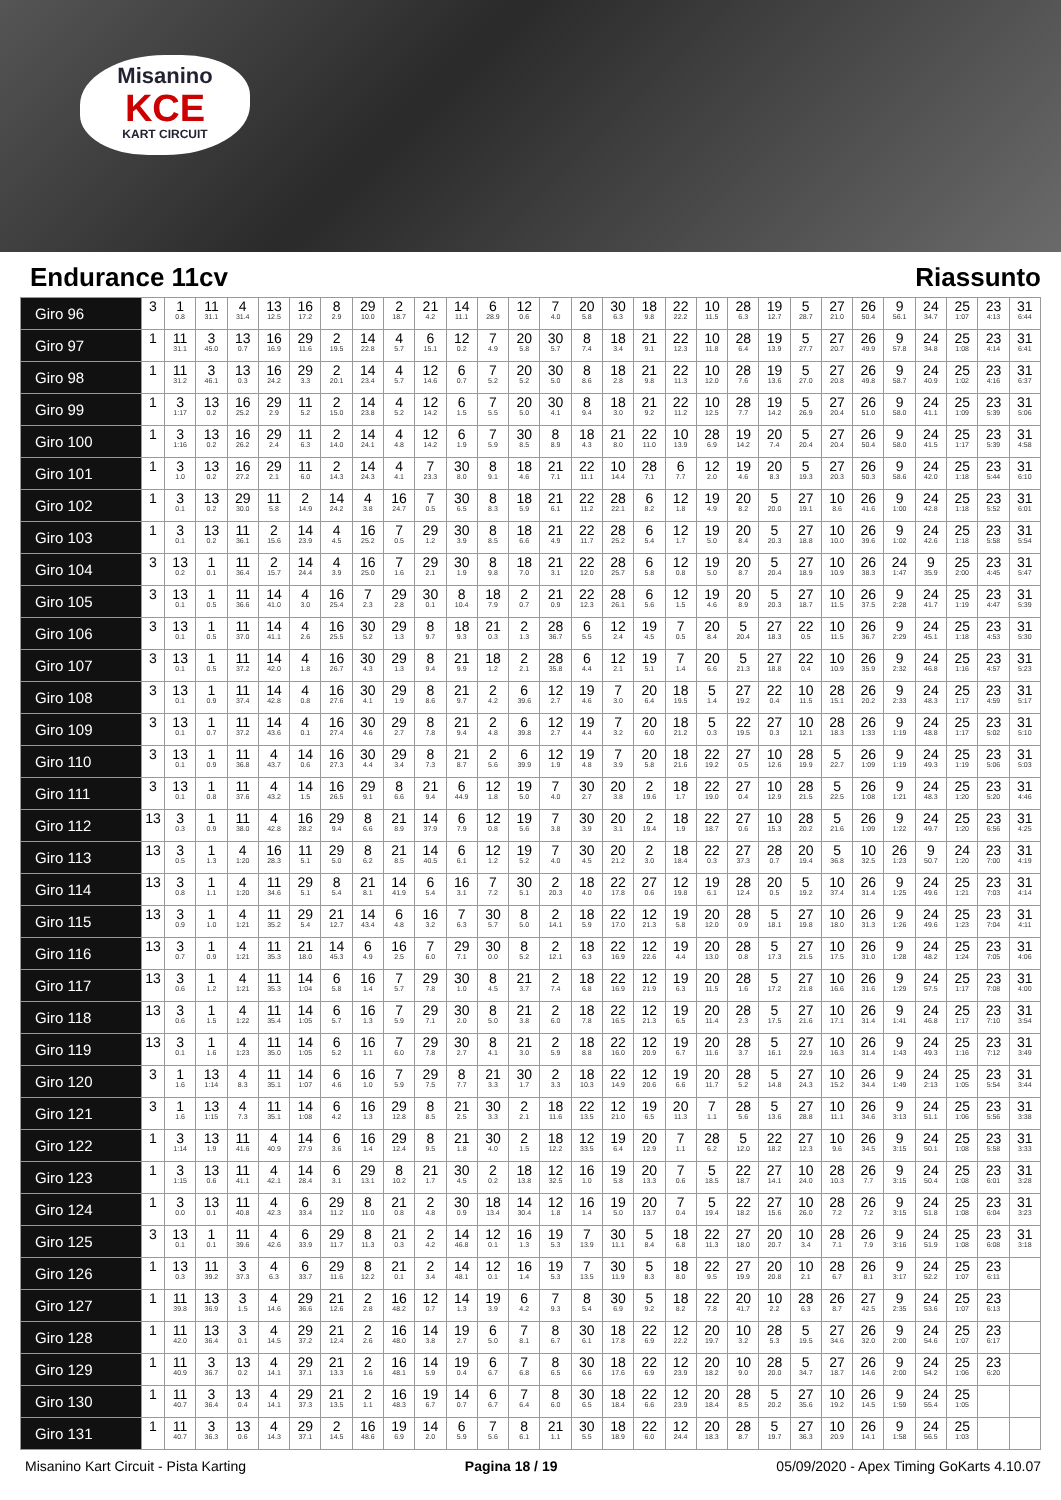Misanino
KCE
KART CIRCUIT
Endurance 11cv Riassunto
| Giro 96 | 3 | 1 0.8 | 11 31.1 | 4 31.4 | 13 12.5 | 16 17.2 | 8 2.9 | 29 10.0 | 2 18.7 | 21 4.2 | 14 11.1 | 6 28.9 | 12 0.6 | 7 4.0 | 20 5.8 | 30 6.3 | 18 9.8 | 22 22.2 | 10 11.5 | 28 6.3 | 19 12.7 | 5 28.7 | 27 21.0 | 26 50.4 | 9 56.1 | 24 34.7 | 25 1:07 | 23 4:13 | 31 6:44 |
| Giro 97 | 1 | 11 31.1 | 3 45.0 | 13 0.7 | 16 16.9 | 29 11.6 | 2 19.5 | 14 22.8 | 4 5.7 | 6 15.1 | 12 0.2 | 7 4.9 | 20 5.8 | 30 5.7 | 8 7.4 | 18 3.4 | 21 9.1 | 22 12.3 | 10 11.8 | 28 6.4 | 19 13.9 | 5 27.7 | 27 20.7 | 26 49.9 | 9 57.8 | 24 34.8 | 25 1:08 | 23 4:14 | 31 6:41 |
| Giro 98 | 1 | 11 31.2 | 3 46.1 | 13 0.3 | 16 24.2 | 29 3.3 | 2 20.1 | 14 23.4 | 4 5.7 | 12 14.6 | 6 0.7 | 7 5.2 | 20 5.2 | 30 5.0 | 8 8.6 | 18 2.8 | 21 9.8 | 22 11.3 | 10 12.0 | 28 7.6 | 19 13.6 | 5 27.0 | 27 20.8 | 26 49.8 | 9 58.7 | 24 40.9 | 25 1:02 | 23 4:16 | 31 6:37 |
| Giro 99 | 1 | 3 1:17 | 13 0.2 | 16 25.2 | 29 2.9 | 11 5.2 | 2 15.0 | 14 23.8 | 4 5.2 | 12 14.2 | 6 1.5 | 7 5.5 | 20 5.0 | 30 4.1 | 8 9.4 | 18 3.0 | 21 9.2 | 22 11.2 | 10 12.5 | 28 7.7 | 19 14.2 | 5 26.9 | 27 20.4 | 26 51.0 | 9 58.0 | 24 41.1 | 25 1:09 | 23 5:39 | 31 5:06 |
| Giro 100 | 1 | 3 1:16 | 13 0.2 | 16 26.2 | 29 2.4 | 11 6.3 | 2 14.0 | 14 24.1 | 4 4.8 | 12 14.2 | 6 1.9 | 7 5.9 | 30 8.5 | 8 8.9 | 18 4.3 | 21 8.0 | 22 11.0 | 10 13.9 | 28 6.9 | 19 14.2 | 20 7.4 | 5 20.4 | 27 20.4 | 26 50.4 | 9 58.0 | 24 41.5 | 25 1:17 | 23 5:39 | 31 4:58 |
| Giro 101 | 1 | 3 1.0 | 13 0.2 | 16 27.2 | 29 2.1 | 11 6.0 | 2 14.3 | 14 24.3 | 4 4.1 | 7 23.3 | 30 8.0 | 8 9.1 | 18 4.6 | 21 7.1 | 22 11.1 | 10 14.4 | 28 7.1 | 6 7.7 | 12 2.0 | 19 4.6 | 20 8.3 | 5 19.3 | 27 20.3 | 26 50.3 | 9 58.6 | 24 42.0 | 25 1:18 | 23 5:44 | 31 6:10 |
| Giro 102 | 1 | 3 0.1 | 13 0.2 | 29 30.0 | 11 5.8 | 2 14.9 | 14 24.2 | 4 3.8 | 16 24.7 | 7 0.5 | 30 6.5 | 8 8.3 | 18 5.9 | 21 6.1 | 22 11.2 | 28 22.1 | 6 8.2 | 12 1.8 | 19 4.9 | 20 8.2 | 5 20.0 | 27 19.1 | 10 8.6 | 26 41.6 | 9 1:00 | 24 42.8 | 25 1:18 | 23 5:52 | 31 6:01 |
| Giro 103 | 1 | 3 0.1 | 13 0.2 | 11 36.1 | 2 15.6 | 14 23.9 | 4 4.5 | 16 25.2 | 7 0.5 | 29 1.2 | 30 3.9 | 8 8.5 | 18 6.6 | 21 4.9 | 22 11.7 | 28 25.2 | 6 5.4 | 12 1.7 | 19 5.0 | 20 8.4 | 5 20.3 | 27 18.8 | 10 10.0 | 26 39.6 | 9 1:02 | 24 42.6 | 25 1:18 | 23 5:58 | 31 5:54 |
| Giro 104 | 3 | 13 0.2 | 1 0.1 | 11 36.4 | 2 15.7 | 14 24.4 | 4 3.9 | 16 25.0 | 7 1.6 | 29 2.1 | 30 1.9 | 8 9.8 | 18 7.0 | 21 3.1 | 22 12.0 | 28 25.7 | 6 5.8 | 12 0.8 | 19 5.0 | 20 8.7 | 5 20.4 | 27 18.9 | 10 10.9 | 26 38.3 | 24 1:47 | 9 35.9 | 25 2:00 | 23 4:45 | 31 5:47 |
| Giro 105 | 3 | 13 0.1 | 1 0.5 | 11 36.6 | 14 41.0 | 4 3.0 | 16 25.4 | 7 2.3 | 29 2.8 | 30 0.1 | 8 10.4 | 18 7.9 | 2 0.7 | 21 0.9 | 22 12.3 | 28 26.1 | 6 5.6 | 12 1.5 | 19 4.6 | 20 8.9 | 5 20.3 | 27 18.7 | 10 11.5 | 26 37.5 | 9 2:28 | 24 41.7 | 25 1:19 | 23 4:47 | 31 5:39 |
| Giro 106 | 3 | 13 0.1 | 1 0.5 | 11 37.0 | 14 41.1 | 4 2.6 | 16 25.5 | 30 5.2 | 29 1.3 | 8 9.7 | 18 9.3 | 21 0.3 | 2 1.3 | 28 36.7 | 6 5.5 | 12 2.4 | 19 4.5 | 7 0.5 | 20 8.4 | 5 20.4 | 27 18.3 | 22 0.5 | 10 11.5 | 26 36.7 | 9 2:29 | 24 45.1 | 25 1:18 | 23 4:53 | 31 5:30 |
| Giro 107 | 3 | 13 0.1 | 1 0.5 | 11 37.2 | 14 42.0 | 4 1.8 | 16 26.7 | 30 4.3 | 29 1.3 | 8 9.4 | 21 9.9 | 18 1.2 | 2 2.1 | 28 35.8 | 6 4.4 | 12 2.1 | 19 5.1 | 7 1.4 | 20 6.6 | 5 21.3 | 27 18.8 | 22 0.4 | 10 10.9 | 26 35.9 | 9 2:32 | 24 46.8 | 25 1:16 | 23 4:57 | 31 5:23 |
| Giro 108 | 3 | 13 0.1 | 1 0.9 | 11 37.4 | 14 42.8 | 4 0.8 | 16 27.6 | 30 4.1 | 29 1.9 | 8 8.6 | 21 9.7 | 2 4.2 | 6 39.6 | 12 2.7 | 19 4.6 | 7 3.0 | 20 6.4 | 18 19.5 | 5 1.4 | 27 19.2 | 22 0.4 | 10 11.5 | 28 15.1 | 26 20.2 | 9 2:33 | 24 48.3 | 25 1:17 | 23 4:59 | 31 5:17 |
| Giro 109 | 3 | 13 0.1 | 1 0.7 | 11 37.2 | 14 43.6 | 4 0.1 | 16 27.4 | 30 4.6 | 29 2.7 | 8 7.8 | 21 9.4 | 2 4.8 | 6 39.8 | 12 2.7 | 19 4.4 | 7 3.2 | 20 6.0 | 18 21.2 | 5 0.3 | 22 19.5 | 27 0.3 | 10 12.1 | 28 18.3 | 26 1:33 | 9 1:19 | 24 48.8 | 25 1:17 | 23 5:02 | 31 5:10 |
| Giro 110 | 3 | 13 0.1 | 1 0.9 | 11 36.8 | 4 43.7 | 14 0.6 | 16 27.3 | 30 4.4 | 29 3.4 | 8 7.3 | 21 8.7 | 2 5.6 | 6 39.9 | 12 1.9 | 19 4.8 | 7 3.9 | 20 5.8 | 18 21.6 | 22 19.2 | 27 0.5 | 10 12.6 | 28 19.9 | 5 22.7 | 26 1:09 | 9 1:19 | 24 49.3 | 25 1:19 | 23 5:06 | 31 5:03 |
| Giro 111 | 3 | 13 0.1 | 1 0.8 | 11 37.6 | 4 43.2 | 14 1.5 | 16 26.5 | 29 9.1 | 8 6.6 | 21 9.4 | 6 44.9 | 12 1.8 | 19 5.0 | 7 4.0 | 30 2.7 | 20 3.8 | 2 19.6 | 18 1.7 | 22 19.0 | 27 0.4 | 10 12.9 | 28 21.5 | 5 22.5 | 26 1:08 | 9 1:21 | 24 48.3 | 25 1:20 | 23 5:20 | 31 4:46 |
| Giro 112 | 13 | 3 0.3 | 1 0.9 | 11 38.0 | 4 42.8 | 16 28.2 | 29 9.4 | 8 6.6 | 21 8.9 | 14 37.9 | 6 7.9 | 12 0.8 | 19 5.6 | 7 3.8 | 30 3.9 | 20 3.1 | 2 19.4 | 18 1.9 | 22 18.7 | 27 0.6 | 10 15.3 | 28 20.2 | 5 21.6 | 26 1:09 | 9 1:22 | 24 49.7 | 25 1:20 | 23 6:56 | 31 4:25 |
| Giro 113 | 13 | 3 0.5 | 1 1.3 | 4 1:20 | 16 28.3 | 11 5.1 | 29 5.0 | 8 6.2 | 21 8.5 | 14 40.5 | 6 6.1 | 12 1.2 | 19 5.2 | 7 4.0 | 30 4.5 | 20 21.2 | 2 3.0 | 18 18.4 | 22 0.3 | 27 37.3 | 28 0.7 | 20 19.4 | 5 36.8 | 10 32.5 | 26 1:23 | 9 50.7 | 24 1:20 | 23 7:00 | 31 4:19 |
| Giro 114 | 13 | 3 0.8 | 1 1.1 | 4 1:20 | 11 34.6 | 29 5.1 | 8 5.4 | 21 8.1 | 14 41.9 | 6 5.4 | 16 3.1 | 7 7.2 | 30 5.1 | 2 20.3 | 18 4.0 | 22 17.8 | 27 0.6 | 12 19.8 | 19 6.1 | 28 12.4 | 20 0.5 | 5 19.2 | 10 37.4 | 26 31.4 | 9 1:25 | 24 49.6 | 25 1:21 | 23 7:03 | 31 4:14 |
| Giro 115 | 13 | 3 0.9 | 1 1.0 | 4 1:21 | 11 35.2 | 29 5.4 | 21 12.7 | 14 43.4 | 6 4.8 | 16 3.2 | 7 6.3 | 30 5.7 | 8 5.0 | 2 14.1 | 18 5.9 | 22 17.0 | 12 21.3 | 19 5.8 | 20 12.0 | 28 0.9 | 5 18.1 | 27 19.8 | 10 18.0 | 26 31.3 | 9 1:26 | 24 49.6 | 25 1:23 | 23 7:04 | 31 4:11 |
| Giro 116 | 13 | 3 0.7 | 1 0.9 | 4 1:21 | 11 35.3 | 21 18.0 | 14 45.3 | 6 4.9 | 16 2.5 | 7 6.0 | 29 7.1 | 30 0.0 | 8 5.2 | 2 12.1 | 18 6.3 | 22 16.9 | 12 22.6 | 19 4.4 | 20 13.0 | 28 0.8 | 5 17.3 | 27 21.5 | 10 17.5 | 26 31.0 | 9 1:28 | 24 48.2 | 25 1:24 | 23 7:05 | 31 4:06 |
| Giro 117 | 13 | 3 0.6 | 1 1.2 | 4 1:21 | 11 35.3 | 14 1:04 | 6 5.8 | 16 1.4 | 7 5.7 | 29 7.8 | 30 1.0 | 8 4.5 | 21 3.7 | 2 7.4 | 18 6.8 | 22 16.9 | 12 21.9 | 19 6.3 | 20 11.5 | 28 1.6 | 5 17.2 | 27 21.8 | 10 16.6 | 26 31.6 | 9 1:29 | 24 57.5 | 25 1:17 | 23 7:08 | 31 4:00 |
| Giro 118 | 13 | 3 0.6 | 1 1.5 | 4 1:22 | 11 35.4 | 14 1:05 | 6 5.7 | 16 1.3 | 7 5.9 | 29 7.1 | 30 2.0 | 8 5.0 | 21 3.8 | 2 6.0 | 18 7.8 | 22 16.5 | 12 21.3 | 19 6.5 | 20 11.4 | 28 2.3 | 5 17.5 | 27 21.6 | 10 17.1 | 26 31.4 | 9 1:41 | 24 46.8 | 25 1:17 | 23 7:10 | 31 3:54 |
| Giro 119 | 13 | 3 0.1 | 1 1.6 | 4 1:23 | 11 35.0 | 14 1:05 | 6 5.2 | 16 1.1 | 7 6.0 | 29 7.8 | 30 2.7 | 8 4.1 | 21 3.0 | 2 5.9 | 18 8.8 | 22 16.0 | 12 20.9 | 19 6.7 | 20 11.6 | 28 3.7 | 5 16.1 | 27 22.9 | 10 16.3 | 26 31.4 | 9 1:43 | 24 49.3 | 25 1:16 | 23 7:12 | 31 3:49 |
| Giro 120 | 3 | 1 1.6 | 13 1:14 | 4 8.3 | 11 35.1 | 14 1:07 | 6 4.6 | 16 1.0 | 7 5.9 | 29 7.5 | 8 7.7 | 21 3.3 | 30 1.7 | 2 3.3 | 18 10.3 | 22 14.9 | 12 20.6 | 19 6.6 | 20 11.7 | 28 5.2 | 5 14.8 | 27 24.3 | 10 15.2 | 26 34.4 | 9 1:49 | 24 2:13 | 25 1:05 | 23 5:54 | 31 3:44 |
| Giro 121 | 3 | 1 1.6 | 13 1:15 | 4 7.3 | 11 35.1 | 14 1:08 | 6 4.2 | 16 1.3 | 29 12.8 | 8 8.5 | 21 2.5 | 30 3.3 | 2 2.1 | 18 11.6 | 22 13.5 | 12 21.0 | 19 6.5 | 20 11.3 | 7 1.1 | 28 5.6 | 5 13.6 | 27 28.8 | 10 11.1 | 26 34.6 | 9 3:13 | 24 51.1 | 25 1:06 | 23 5:56 | 31 3:38 |
| Giro 122 | 1 | 3 1:14 | 13 1.9 | 11 41.6 | 4 40.9 | 14 27.9 | 6 3.6 | 16 1.4 | 29 12.4 | 8 9.5 | 21 1.8 | 30 4.0 | 2 1.5 | 18 12.2 | 12 33.5 | 19 6.4 | 20 12.9 | 7 1.1 | 28 6.2 | 5 12.0 | 22 18.2 | 27 12.3 | 10 9.6 | 26 34.5 | 9 3:15 | 24 50.1 | 25 1:08 | 23 5:58 | 31 3:33 |
| Giro 123 | 1 | 3 1:15 | 13 0.6 | 11 41.1 | 4 42.1 | 14 28.4 | 6 3.1 | 29 13.1 | 8 10.2 | 21 1.7 | 30 4.5 | 2 0.2 | 18 13.8 | 12 32.5 | 16 1.0 | 19 5.8 | 20 13.3 | 7 0.6 | 5 18.5 | 22 18.7 | 27 14.1 | 10 24.0 | 28 10.3 | 26 7.7 | 9 3:15 | 24 50.4 | 25 1:08 | 23 6:01 | 31 3:28 |
| Giro 124 | 1 | 3 0.0 | 13 0.1 | 11 40.8 | 4 42.3 | 6 33.4 | 29 11.2 | 8 11.0 | 21 0.8 | 2 4.8 | 30 0.9 | 18 13.4 | 14 30.4 | 12 1.8 | 16 1.4 | 19 5.0 | 20 13.7 | 7 0.4 | 5 19.4 | 22 18.2 | 27 15.6 | 10 26.0 | 28 7.2 | 26 7.2 | 9 3:15 | 24 51.8 | 25 1:08 | 23 6:04 | 31 3:23 |
| Giro 125 | 3 | 13 0.1 | 1 0.1 | 11 39.6 | 4 42.6 | 6 33.9 | 29 11.7 | 8 11.3 | 21 0.3 | 2 4.2 | 14 46.8 | 12 0.1 | 16 1.3 | 19 5.3 | 7 13.9 | 30 11.1 | 5 8.4 | 18 6.8 | 22 11.3 | 27 18.0 | 20 20.7 | 10 3.4 | 28 7.1 | 26 7.9 | 9 3:16 | 24 51.9 | 25 1:08 | 23 6:08 | 31 3:18 |
| Giro 126 | 1 | 13 0.3 | 11 39.2 | 3 37.3 | 4 6.3 | 6 33.7 | 29 11.6 | 8 12.2 | 21 0.1 | 2 3.4 | 14 48.1 | 12 0.1 | 16 1.4 | 19 5.3 | 7 13.5 | 30 11.9 | 5 8.3 | 18 8.0 | 22 9.5 | 27 19.9 | 20 20.8 | 10 2.1 | 28 6.7 | 26 8.1 | 9 3:17 | 24 52.2 | 25 1:07 | 23 6:11 | |
| Giro 127 | 1 | 11 39.8 | 13 36.9 | 3 1.5 | 4 14.6 | 29 36.6 | 21 12.6 | 2 2.8 | 16 48.2 | 12 0.7 | 14 1.3 | 19 3.9 | 6 4.2 | 7 9.3 | 8 5.4 | 30 6.9 | 5 9.2 | 18 8.2 | 22 7.8 | 20 41.7 | 10 2.2 | 28 6.3 | 26 8.7 | 27 42.5 | 9 2:35 | 24 53.6 | 25 1:07 | 23 6:13 | |
| Giro 128 | 1 | 11 42.0 | 13 36.4 | 3 0.1 | 4 14.5 | 29 37.2 | 21 12.4 | 2 2.6 | 16 48.0 | 14 3.8 | 19 2.7 | 6 5.0 | 7 8.1 | 8 6.7 | 30 6.1 | 18 17.8 | 22 6.9 | 12 22.2 | 20 19.7 | 10 3.2 | 28 5.3 | 5 19.5 | 27 34.6 | 26 32.0 | 9 2:00 | 24 54.6 | 25 1:07 | 23 6:17 | |
| Giro 129 | 1 | 11 40.9 | 3 36.7 | 13 0.2 | 4 14.1 | 29 37.1 | 21 13.3 | 2 1.6 | 16 48.1 | 14 5.9 | 19 0.4 | 6 6.7 | 7 6.8 | 8 6.5 | 30 6.6 | 18 17.6 | 22 6.9 | 12 23.9 | 20 18.2 | 10 9.0 | 28 20.0 | 5 34.7 | 27 18.7 | 26 14.6 | 9 2:00 | 24 54.2 | 25 1:06 | 23 6:20 | |
| Giro 130 | 1 | 11 40.7 | 3 36.4 | 13 0.4 | 4 14.1 | 29 37.3 | 21 13.5 | 2 1.1 | 16 48.3 | 19 6.7 | 14 0.7 | 6 6.7 | 7 6.4 | 8 6.0 | 30 6.5 | 18 18.4 | 22 6.6 | 12 23.9 | 20 18.4 | 28 8.5 | 5 20.2 | 27 35.6 | 10 19.2 | 26 14.5 | 9 1:59 | 24 55.4 | 25 1:05 | | |
| Giro 131 | 1 | 11 40.7 | 3 36.3 | 13 0.6 | 4 14.3 | 29 37.1 | 2 14.5 | 16 48.6 | 19 6.9 | 14 2.0 | 6 5.9 | 7 5.6 | 8 6.1 | 21 1.1 | 30 5.5 | 18 18.9 | 22 6.0 | 12 24.4 | 20 18.3 | 28 8.7 | 5 19.7 | 27 36.3 | 10 20.9 | 26 14.1 | 9 1:58 | 24 56.5 | 25 1:03 | | |
Misanino Kart Circuit - Pista Karting Pagina 18 / 19 05/09/2020 - Apex Timing GoKarts 4.10.07